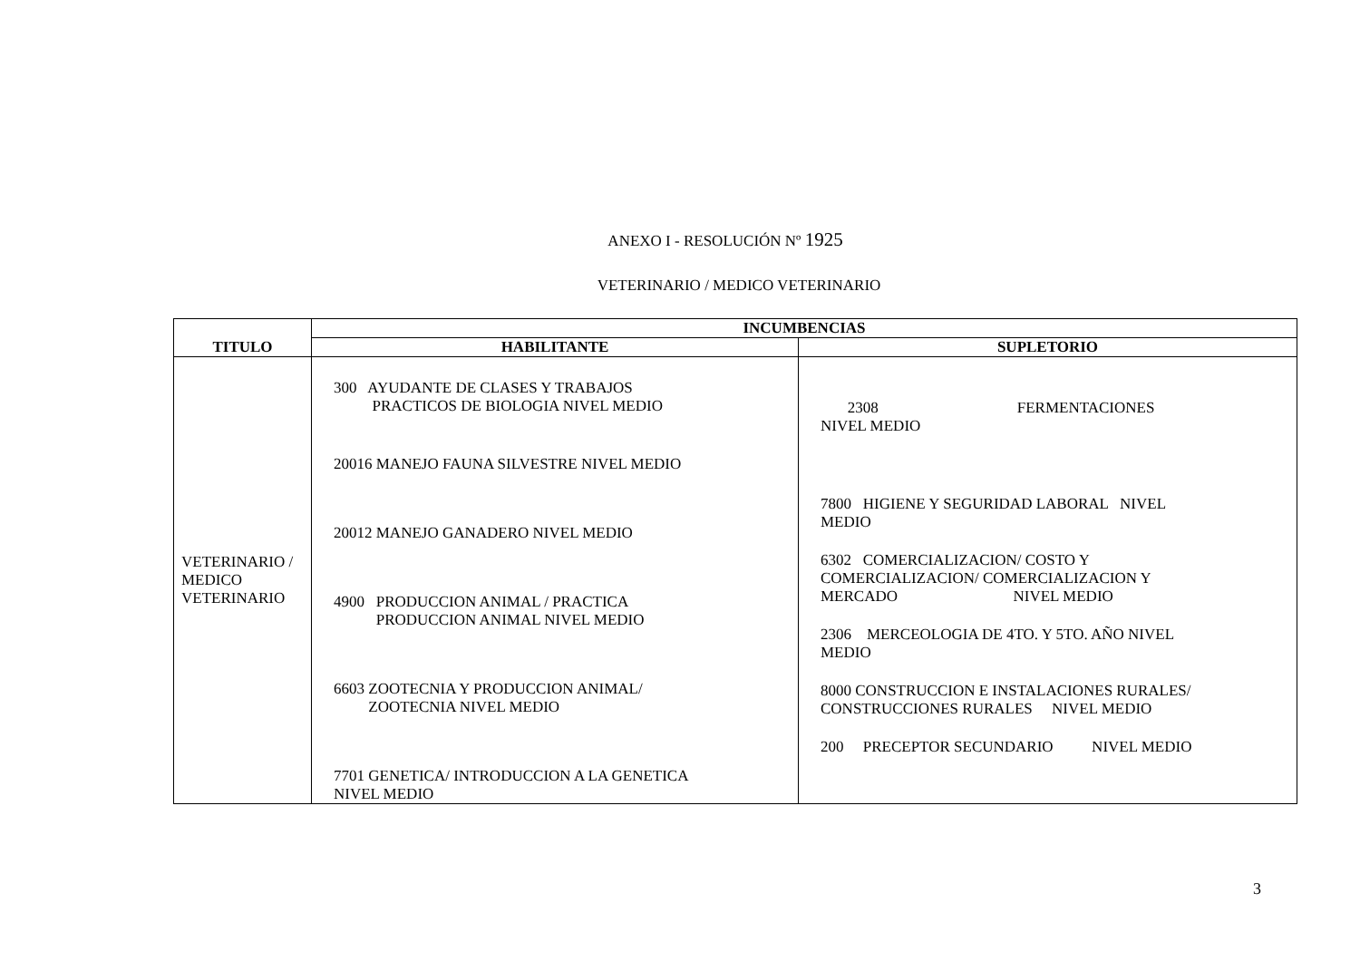ANEXO I - RESOLUCIÓN Nº 1925
VETERINARIO / MEDICO VETERINARIO
| TITULO | INCUMBENCIAS | |
| --- | --- | --- |
| | HABILITANTE | SUPLETORIO |
| VETERINARIO / MEDICO VETERINARIO | 300 AYUDANTE DE CLASES Y TRABAJOS PRACTICOS DE BIOLOGIA NIVEL MEDIO 20016 MANEJO FAUNA SILVESTRE NIVEL MEDIO 20012 MANEJO GANADERO NIVEL MEDIO 4900 PRODUCCION ANIMAL / PRACTICA PRODUCCION ANIMAL NIVEL MEDIO 6603 ZOOTECNIA Y PRODUCCION ANIMAL/ ZOOTECNIA NIVEL MEDIO 7701 GENETICA/ INTRODUCCION A LA GENETICA NIVEL MEDIO | 2308 FERMENTACIONES NIVEL MEDIO 7800 HIGIENE Y SEGURIDAD LABORAL NIVEL MEDIO 6302 COMERCIALIZACION/ COSTO Y COMERCIALIZACION/ COMERCIALIZACION Y MERCADO NIVEL MEDIO 2306 MERCEOLOGIA DE 4TO. Y 5TO. AÑO NIVEL MEDIO 8000 CONSTRUCCION E INSTALACIONES RURALES/ CONSTRUCCIONES RURALES NIVEL MEDIO 200 PRECEPTOR SECUNDARIO NIVEL MEDIO |
3